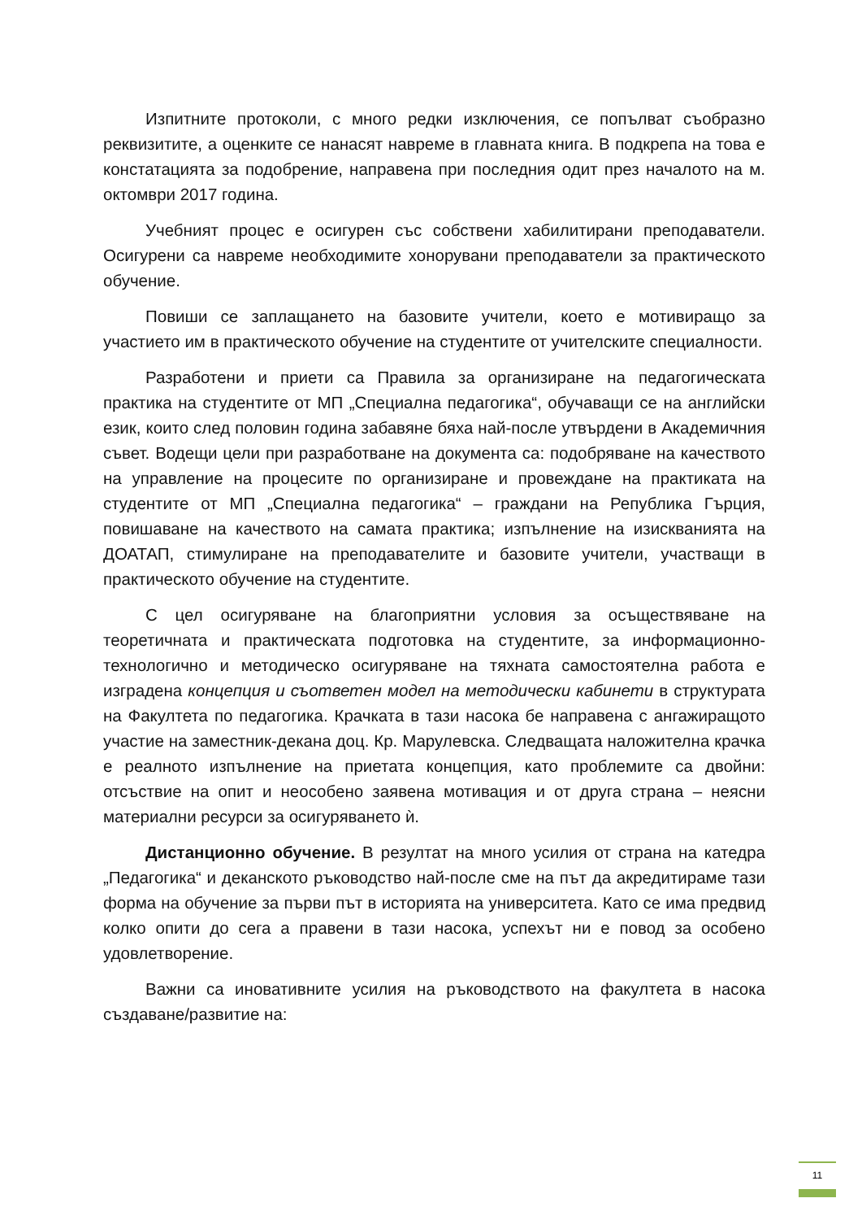Изпитните протоколи, с много редки изключения, се попълват съобразно реквизитите, а оценките се нанасят навреме в главната книга. В подкрепа на това е констатацията за подобрение, направена при последния одит през началото на м. октомври 2017 година.
Учебният процес е осигурен със собствени хабилитирани преподаватели. Осигурени са навреме необходимите хонорувани преподаватели за практическото обучение.
Повиши се заплащането на базовите учители, което е мотивиращо за участието им в практическото обучение на студентите от учителските специалности.
Разработени и приети са Правила за организиране на педагогическата практика на студентите от МП „Специална педагогика“, обучаващи се на английски език, които след половин година забавяне бяха най-после утвърдени в Академичния съвет. Водещи цели при разработване на документа са: подобряване на качеството на управление на процесите по организиране и провеждане на практиката на студентите от МП „Специална педагогика“ – граждани на Република Гърция, повишаване на качеството на самата практика; изпълнение на изискванията на ДОАТАП, стимулиране на преподавателите и базовите учители, участващи в практическото обучение на студентите.
С цел осигуряване на благоприятни условия за осъществяване на теоретичната и практическата подготовка на студентите, за информационно-технологично и методическо осигуряване на тяхната самостоятелна работа е изградена концепция и съответен модел на методически кабинети в структурата на Факултета по педагогика. Крачката в тази насока бе направена с ангажиращото участие на заместник-декана доц. Кр. Марулевска. Следващата наложителна крачка е реалното изпълнение на приетата концепция, като проблемите са двойни: отсъствие на опит и неособено заявена мотивация и от друга страна – неясни материални ресурси за осигуряването ѝ.
Дистанционно обучение. В резултат на много усилия от страна на катедра „Педагогика“ и деканското ръководство най-после сме на път да акредитираме тази форма на обучение за първи път в историята на университета. Като се има предвид колко опити до сега а правени в тази насока, успехът ни е повод за особено удовлетворение.
Важни са иновативните усилия на ръководството на факултета в насока създаване/развитие на:
11